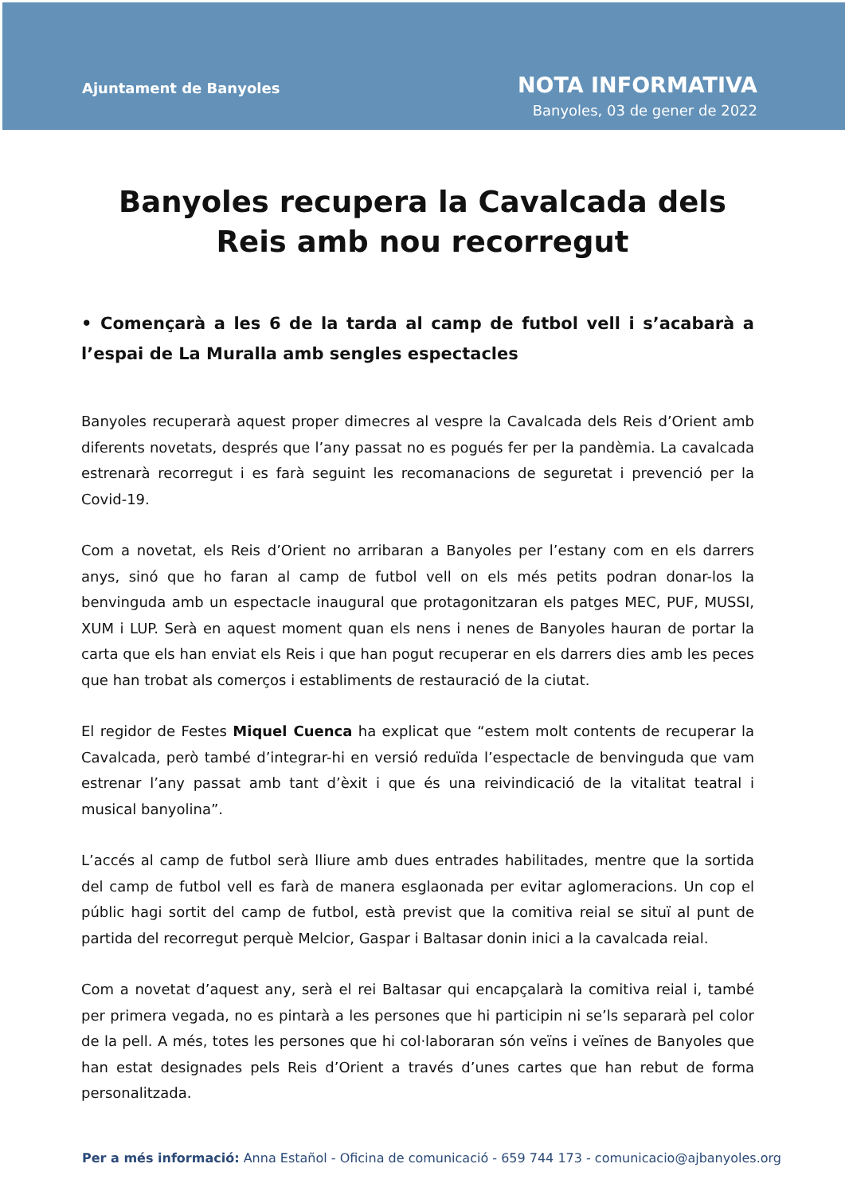Ajuntament de Banyoles
NOTA INFORMATIVA
Banyoles, 03 de gener de 2022
Banyoles recupera la Cavalcada dels Reis amb nou recorregut
• Començarà a les 6 de la tarda al camp de futbol vell i s’acabarà a l’espai de La Muralla amb sengles espectacles
Banyoles recuperarà aquest proper dimecres al vespre la Cavalcada dels Reis d’Orient amb diferents novetats, després que l’any passat no es pogués fer per la pandèmia. La cavalcada estrenarà recorregut i es farà seguint les recomanacions de seguretat i prevenció per la Covid-19.
Com a novetat, els Reis d’Orient no arribaran a Banyoles per l’estany com en els darrers anys, sinó que ho faran al camp de futbol vell on els més petits podran donar-los la benvinguda amb un espectacle inaugural que protagonitzaran els patges MEC, PUF, MUSSI, XUM i LUP. Serà en aquest moment quan els nens i nenes de Banyoles hauran de portar la carta que els han enviat els Reis i que han pogut recuperar en els darrers dies amb les peces que han trobat als comerços i establiments de restauració de la ciutat.
El regidor de Festes Miquel Cuenca ha explicat que “estem molt contents de recuperar la Cavalcada, però també d’integrar-hi en versió reduïda l’espectacle de benvinguda que vam estrenar l’any passat amb tant d’èxit i que és una reivindicació de la vitalitat teatral i musical banyolina”.
L’accés al camp de futbol serà lliure amb dues entrades habilitades, mentre que la sortida del camp de futbol vell es farà de manera esglaonada per evitar aglomeracions. Un cop el públic hagi sortit del camp de futbol, està previst que la comitiva reial se situï al punt de partida del recorregut perquè Melcior, Gaspar i Baltasar donin inici a la cavalcada reial.
Com a novetat d’aquest any, serà el rei Baltasar qui encapçalarà la comitiva reial i, també per primera vegada, no es pintarà a les persones que hi participin ni se’ls separarà pel color de la pell. A més, totes les persones que hi col·laboraran són veïns i veïnes de Banyoles que han estat designades pels Reis d’Orient a través d’unes cartes que han rebut de forma personalitzada.
Per a més informació: Anna Estañol - Oficina de comunicació - 659 744 173 - comunicacio@ajbanyoles.org